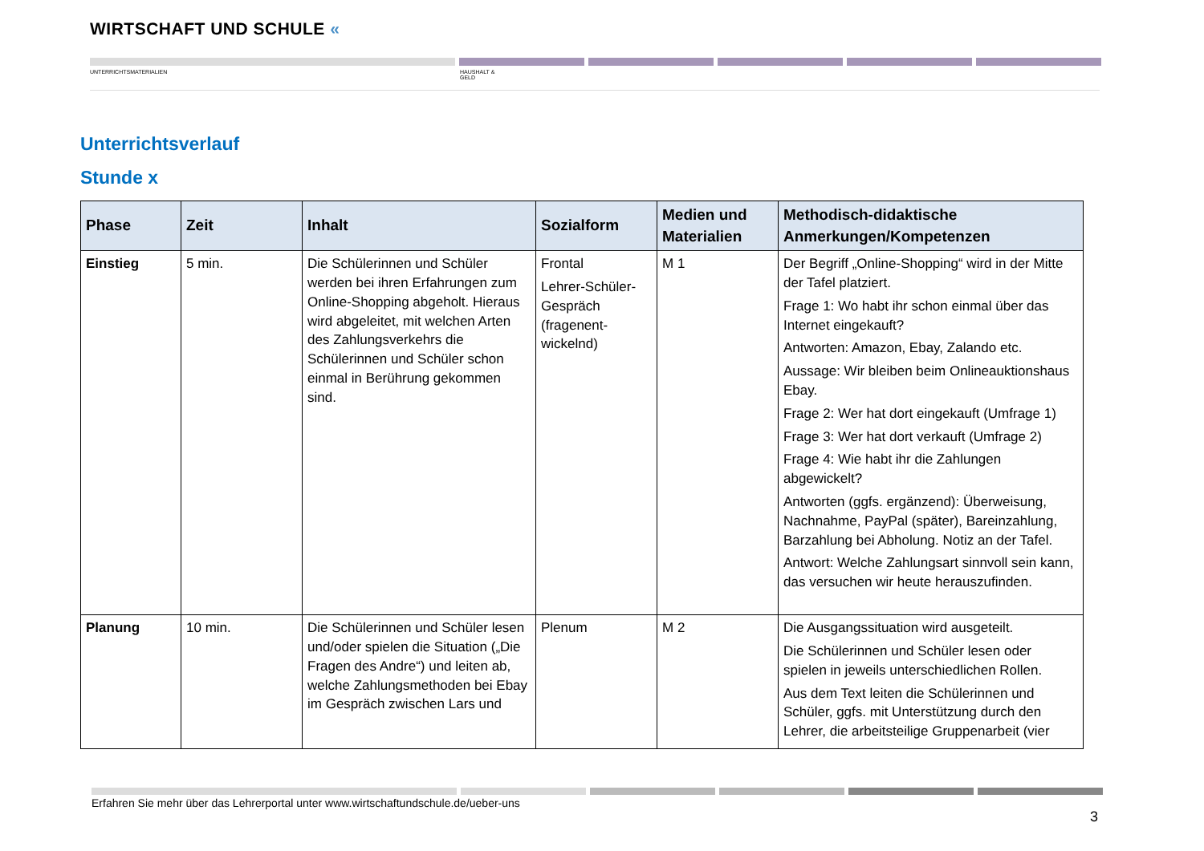WIRTSCHAFT UND SCHULE «
UNTERRICHTSMATERIALIEN
HAUSHALT &
GELD
Unterrichtsverlauf
Stunde x
| Phase | Zeit | Inhalt | Sozialform | Medien und Materialien | Methodisch-didaktische Anmerkungen/Kompetenzen |
| --- | --- | --- | --- | --- | --- |
| Einstieg | 5 min. | Die Schülerinnen und Schüler werden bei ihren Erfahrungen zum Online-Shopping abgeholt. Hieraus wird abgeleitet, mit welchen Arten des Zahlungsverkehrs die Schülerinnen und Schüler schon einmal in Berührung gekommen sind. | Frontal Lehrer-Schüler-Gespräch (fragenent-wickelnd) | M 1 | Der Begriff „Online-Shopping“ wird in der Mitte der Tafel platziert. Frage 1: Wo habt ihr schon einmal über das Internet eingekauft? Antworten: Amazon, Ebay, Zalando etc. Aussage: Wir bleiben beim Onlineauktionshaus Ebay. Frage 2: Wer hat dort eingekauft (Umfrage 1) Frage 3: Wer hat dort verkauft (Umfrage 2) Frage 4: Wie habt ihr die Zahlungen abgewickelt? Antworten (ggfs. ergänzend): Überweisung, Nachnahme, PayPal (später), Bareinzahlung, Barzahlung bei Abholung. Notiz an der Tafel. Antwort: Welche Zahlungsart sinnvoll sein kann, das versuchen wir heute herauszufinden. |
| Planung | 10 min. | Die Schülerinnen und Schüler lesen und/oder spielen die Situation („Die Fragen des Andre“) und leiten ab, welche Zahlungsmethoden bei Ebay im Gespräch zwischen Lars und | Plenum | M 2 | Die Ausgangssituation wird ausgeteilt. Die Schülerinnen und Schüler lesen oder spielen in jeweils unterschiedlichen Rollen. Aus dem Text leiten die Schülerinnen und Schüler, ggfs. mit Unterstützung durch den Lehrer, die arbeitsteilige Gruppenarbeit (vier |
Erfahren Sie mehr über das Lehrerportal unter www.wirtschaftundschule.de/ueber-uns
3